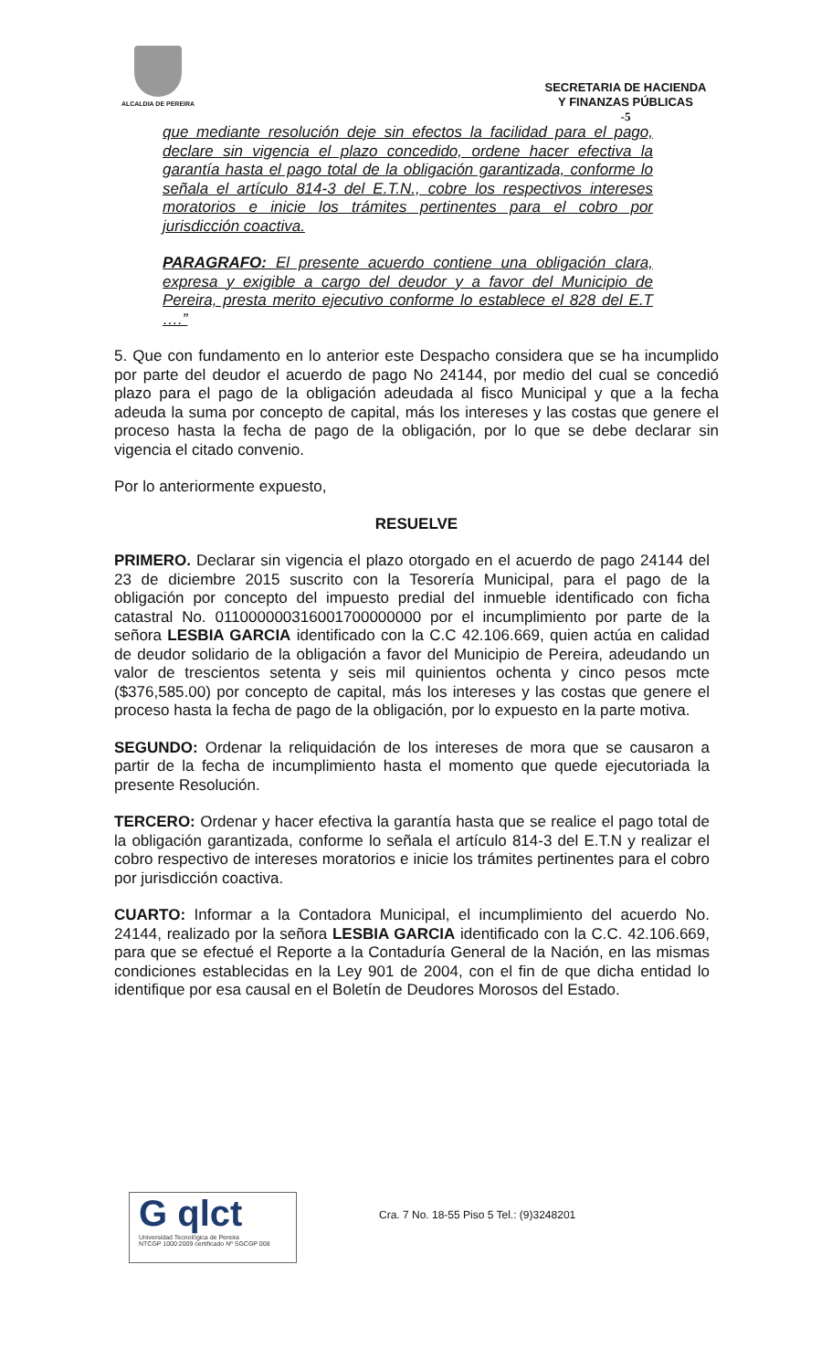ALCALDIA DE PEREIRA
SECRETARIA DE HACIENDA
Y FINANZAS PÚBLICAS
-5
que mediante resolución deje sin efectos la facilidad para el pago, declare sin vigencia el plazo concedido, ordene hacer efectiva la garantía hasta el pago total de la obligación garantizada, conforme lo señala el artículo 814-3 del E.T.N., cobre los respectivos intereses moratorios e inicie los trámites pertinentes para el cobro por jurisdicción coactiva.
PARAGRAFO: El presente acuerdo contiene una obligación clara, expresa y exigible a cargo del deudor y a favor del Municipio de Pereira, presta merito ejecutivo conforme lo establece el 828 del E.T ….”
5. Que con fundamento en lo anterior este Despacho considera que se ha incumplido por parte del deudor el acuerdo de pago No 24144, por medio del cual se concedió plazo para el pago de la obligación adeudada al fisco Municipal y que a la fecha adeuda la suma por concepto de capital, más los intereses y las costas que genere el proceso hasta la fecha de pago de la obligación, por lo que se debe declarar sin vigencia el citado convenio.
Por lo anteriormente expuesto,
RESUELVE
PRIMERO. Declarar sin vigencia el plazo otorgado en el acuerdo de pago 24144 del 23 de diciembre 2015 suscrito con la Tesorería Municipal, para el pago de la obligación por concepto del impuesto predial del inmueble identificado con ficha catastral No. 011000000316001700000000 por el incumplimiento por parte de la señora LESBIA GARCIA identificado con la C.C 42.106.669, quien actúa en calidad de deudor solidario de la obligación a favor del Municipio de Pereira, adeudando un valor de trescientos setenta y seis mil quinientos ochenta y cinco pesos mcte ($376,585.00) por concepto de capital, más los intereses y las costas que genere el proceso hasta la fecha de pago de la obligación, por lo expuesto en la parte motiva.
SEGUNDO: Ordenar la reliquidación de los intereses de mora que se causaron a partir de la fecha de incumplimiento hasta el momento que quede ejecutoriada la presente Resolución.
TERCERO: Ordenar y hacer efectiva la garantía hasta que se realice el pago total de la obligación garantizada, conforme lo señala el artículo 814-3 del E.T.N y realizar el cobro respectivo de intereses moratorios e inicie los trámites pertinentes para el cobro por jurisdicción coactiva.
CUARTO: Informar a la Contadora Municipal, el incumplimiento del acuerdo No. 24144, realizado por la señora LESBIA GARCIA identificado con la C.C. 42.106.669, para que se efectué el Reporte a la Contaduría General de la Nación, en las mismas condiciones establecidas en la Ley 901 de 2004, con el fin de que dicha entidad lo identifique por esa causal en el Boletín de Deudores Morosos del Estado.
G qlct
Universidad Tecnológica de Pereira
NTCGP 1000:2009 certificado Nº SGCGP 008
Cra. 7 No. 18-55 Piso 5 Tel.: (9)3248201